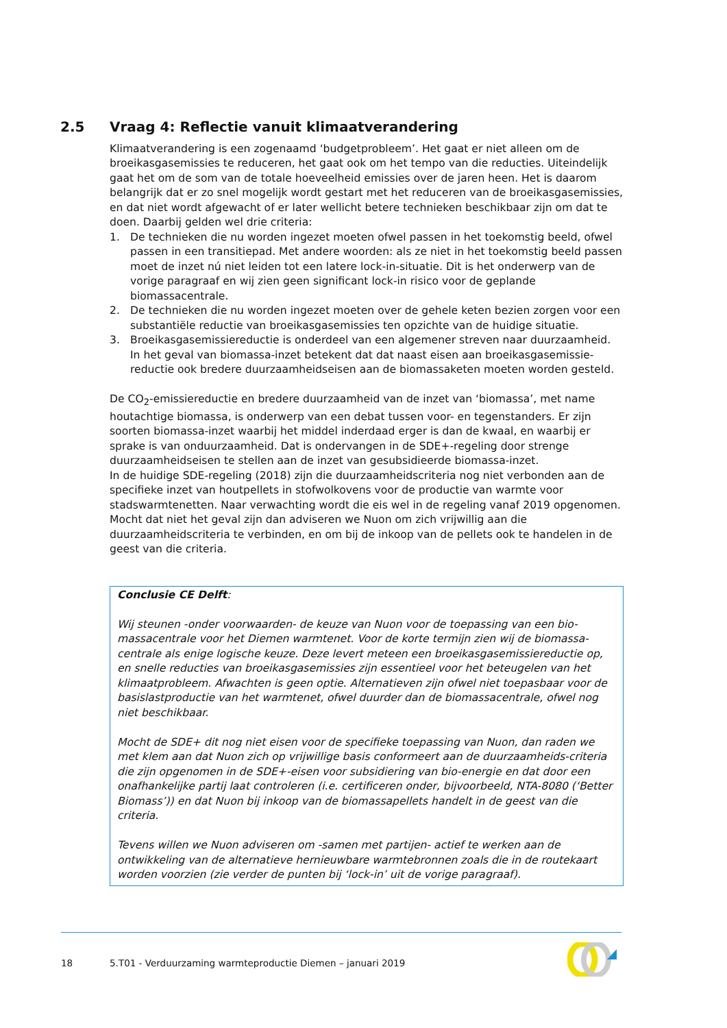2.5 Vraag 4: Reflectie vanuit klimaatverandering
Klimaatverandering is een zogenaamd ‘budgetprobleem’. Het gaat er niet alleen om de broeikasgasemissies te reduceren, het gaat ook om het tempo van die reducties. Uiteindelijk gaat het om de som van de totale hoeveelheid emissies over de jaren heen. Het is daarom belangrijk dat er zo snel mogelijk wordt gestart met het reduceren van de broeikasgasemissies, en dat niet wordt afgewacht of er later wellicht betere technieken beschikbaar zijn om dat te doen. Daarbij gelden wel drie criteria:
1. De technieken die nu worden ingezet moeten ofwel passen in het toekomstig beeld, ofwel passen in een transitiepad. Met andere woorden: als ze niet in het toekomstig beeld passen moet de inzet nú niet leiden tot een latere lock-in-situatie. Dit is het onderwerp van de vorige paragraaf en wij zien geen significant lock-in risico voor de geplande biomassacentrale.
2. De technieken die nu worden ingezet moeten over de gehele keten bezien zorgen voor een substantiële reductie van broeikasgasemissies ten opzichte van de huidige situatie.
3. Broeikasgasemissiereductie is onderdeel van een algemener streven naar duurzaamheid. In het geval van biomassa-inzet betekent dat dat naast eisen aan broeikasgasemissie-reductie ook bredere duurzaamheidseisen aan de biomassaketen moeten worden gesteld.
De CO<sub>2</sub>-emissiereductie en bredere duurzaamheid van de inzet van ‘biomassa’, met name houtachtige biomassa, is onderwerp van een debat tussen voor- en tegenstanders. Er zijn soorten biomassa-inzet waarbij het middel inderdaad erger is dan de kwaal, en waarbij er sprake is van onduurzaamheid. Dat is ondervangen in de SDE+-regeling door strenge duurzaamheidseisen te stellen aan de inzet van gesubsidieerde biomassa-inzet.
In de huidige SDE-regeling (2018) zijn die duurzaamheidscriteria nog niet verbonden aan de specifieke inzet van houtpellets in stofwolkovens voor de productie van warmte voor stadswarmtenetten. Naar verwachting wordt die eis wel in de regeling vanaf 2019 opgenomen. Mocht dat niet het geval zijn dan adviseren we Nuon om zich vrijwillig aan die duurzaamheidscriteria te verbinden, en om bij de inkoop van de pellets ook te handelen in de geest van die criteria.
Conclusie CE Delft:
Wij steunen -onder voorwaarden- de keuze van Nuon voor de toepassing van een bio-massacentrale voor het Diemen warmtenet. Voor de korte termijn zien wij de biomassa-centrale als enige logische keuze. Deze levert meteen een broeikasgasemissiereductie op, en snelle reducties van broeikasgasemissies zijn essentieel voor het beteugelen van het klimaatprobleem. Afwachten is geen optie. Alternatieven zijn ofwel niet toepasbaar voor de basislastproductie van het warmtenet, ofwel duurder dan de biomassacentrale, ofwel nog niet beschikbaar.
Mocht de SDE+ dit nog niet eisen voor de specifieke toepassing van Nuon, dan raden we met klem aan dat Nuon zich op vrijwillige basis conformeert aan de duurzaamheids-criteria die zijn opgenomen in de SDE+-eisen voor subsidiering van bio-energie en dat door een onafhankelijke partij laat controleren (i.e. certificeren onder, bijvoorbeeld, NTA-8080 (‘Better Biomass’)) en dat Nuon bij inkoop van de biomassapellets handelt in de geest van die criteria.
Tevens willen we Nuon adviseren om -samen met partijen- actief te werken aan de ontwikkeling van de alternatieve hernieuwbare warmtebronnen zoals die in de routekaart worden voorzien (zie verder de punten bij ‘lock-in’ uit de vorige paragraaf).
18 5.T01 - Verduurzaming warmteproductie Diemen – januari 2019